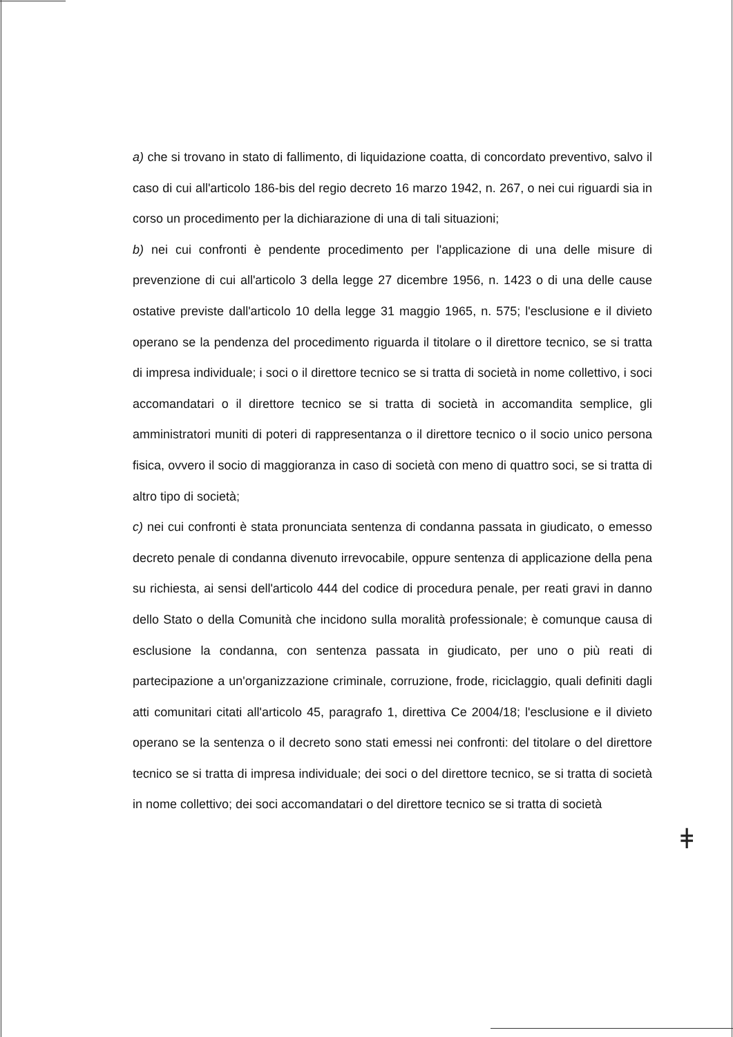a) che si trovano in stato di fallimento, di liquidazione coatta, di concordato preventivo, salvo il caso di cui all'articolo 186-bis del regio decreto 16 marzo 1942, n. 267, o nei cui riguardi sia in corso un procedimento per la dichiarazione di una di tali situazioni;
b) nei cui confronti è pendente procedimento per l'applicazione di una delle misure di prevenzione di cui all'articolo 3 della legge 27 dicembre 1956, n. 1423 o di una delle cause ostative previste dall'articolo 10 della legge 31 maggio 1965, n. 575; l'esclusione e il divieto operano se la pendenza del procedimento riguarda il titolare o il direttore tecnico, se si tratta di impresa individuale; i soci o il direttore tecnico se si tratta di società in nome collettivo, i soci accomandatari o il direttore tecnico se si tratta di società in accomandita semplice, gli amministratori muniti di poteri di rappresentanza o il direttore tecnico o il socio unico persona fisica, ovvero il socio di maggioranza in caso di società con meno di quattro soci, se si tratta di altro tipo di società;
c) nei cui confronti è stata pronunciata sentenza di condanna passata in giudicato, o emesso decreto penale di condanna divenuto irrevocabile, oppure sentenza di applicazione della pena su richiesta, ai sensi dell'articolo 444 del codice di procedura penale, per reati gravi in danno dello Stato o della Comunità che incidono sulla moralità professionale; è comunque causa di esclusione la condanna, con sentenza passata in giudicato, per uno o più reati di partecipazione a un'organizzazione criminale, corruzione, frode, riciclaggio, quali definiti dagli atti comunitari citati all'articolo 45, paragrafo 1, direttiva Ce 2004/18; l'esclusione e il divieto operano se la sentenza o il decreto sono stati emessi nei confronti: del titolare o del direttore tecnico se si tratta di impresa individuale; dei soci o del direttore tecnico, se si tratta di società in nome collettivo; dei soci accomandatari o del direttore tecnico se si tratta di società
ǂ